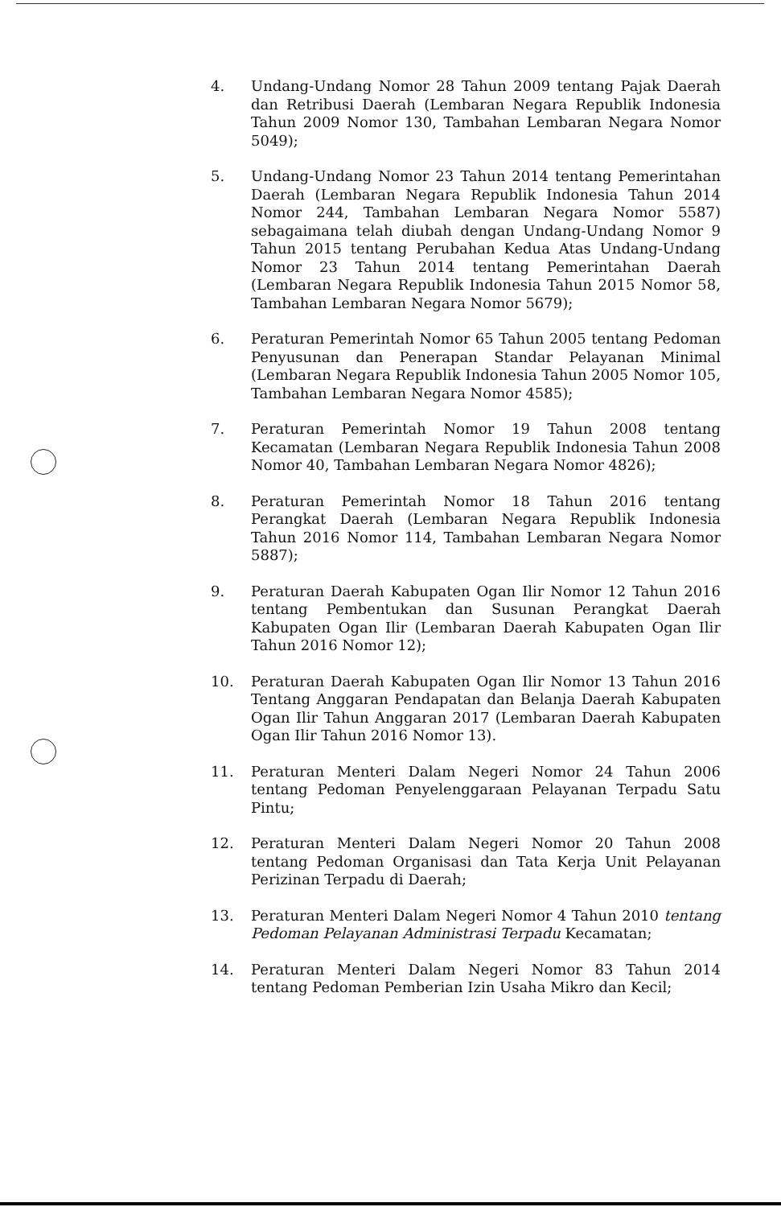4. Undang-Undang Nomor 28 Tahun 2009 tentang Pajak Daerah dan Retribusi Daerah (Lembaran Negara Republik Indonesia Tahun 2009 Nomor 130, Tambahan Lembaran Negara Nomor 5049);
5. Undang-Undang Nomor 23 Tahun 2014 tentang Pemerintahan Daerah (Lembaran Negara Republik Indonesia Tahun 2014 Nomor 244, Tambahan Lembaran Negara Nomor 5587) sebagaimana telah diubah dengan Undang-Undang Nomor 9 Tahun 2015 tentang Perubahan Kedua Atas Undang-Undang Nomor 23 Tahun 2014 tentang Pemerintahan Daerah (Lembaran Negara Republik Indonesia Tahun 2015 Nomor 58, Tambahan Lembaran Negara Nomor 5679);
6. Peraturan Pemerintah Nomor 65 Tahun 2005 tentang Pedoman Penyusunan dan Penerapan Standar Pelayanan Minimal (Lembaran Negara Republik Indonesia Tahun 2005 Nomor 105, Tambahan Lembaran Negara Nomor 4585);
7. Peraturan Pemerintah Nomor 19 Tahun 2008 tentang Kecamatan (Lembaran Negara Republik Indonesia Tahun 2008 Nomor 40, Tambahan Lembaran Negara Nomor 4826);
8. Peraturan Pemerintah Nomor 18 Tahun 2016 tentang Perangkat Daerah (Lembaran Negara Republik Indonesia Tahun 2016 Nomor 114, Tambahan Lembaran Negara Nomor 5887);
9. Peraturan Daerah Kabupaten Ogan Ilir Nomor 12 Tahun 2016 tentang Pembentukan dan Susunan Perangkat Daerah Kabupaten Ogan Ilir (Lembaran Daerah Kabupaten Ogan Ilir Tahun 2016 Nomor 12);
10. Peraturan Daerah Kabupaten Ogan Ilir Nomor 13 Tahun 2016 Tentang Anggaran Pendapatan dan Belanja Daerah Kabupaten Ogan Ilir Tahun Anggaran 2017 (Lembaran Daerah Kabupaten Ogan Ilir Tahun 2016 Nomor 13).
11. Peraturan Menteri Dalam Negeri Nomor 24 Tahun 2006 tentang Pedoman Penyelenggaraan Pelayanan Terpadu Satu Pintu;
12. Peraturan Menteri Dalam Negeri Nomor 20 Tahun 2008 tentang Pedoman Organisasi dan Tata Kerja Unit Pelayanan Perizinan Terpadu di Daerah;
13. Peraturan Menteri Dalam Negeri Nomor 4 Tahun 2010 tentang Pedoman Pelayanan Administrasi Terpadu Kecamatan;
14. Peraturan Menteri Dalam Negeri Nomor 83 Tahun 2014 tentang Pedoman Pemberian Izin Usaha Mikro dan Kecil;